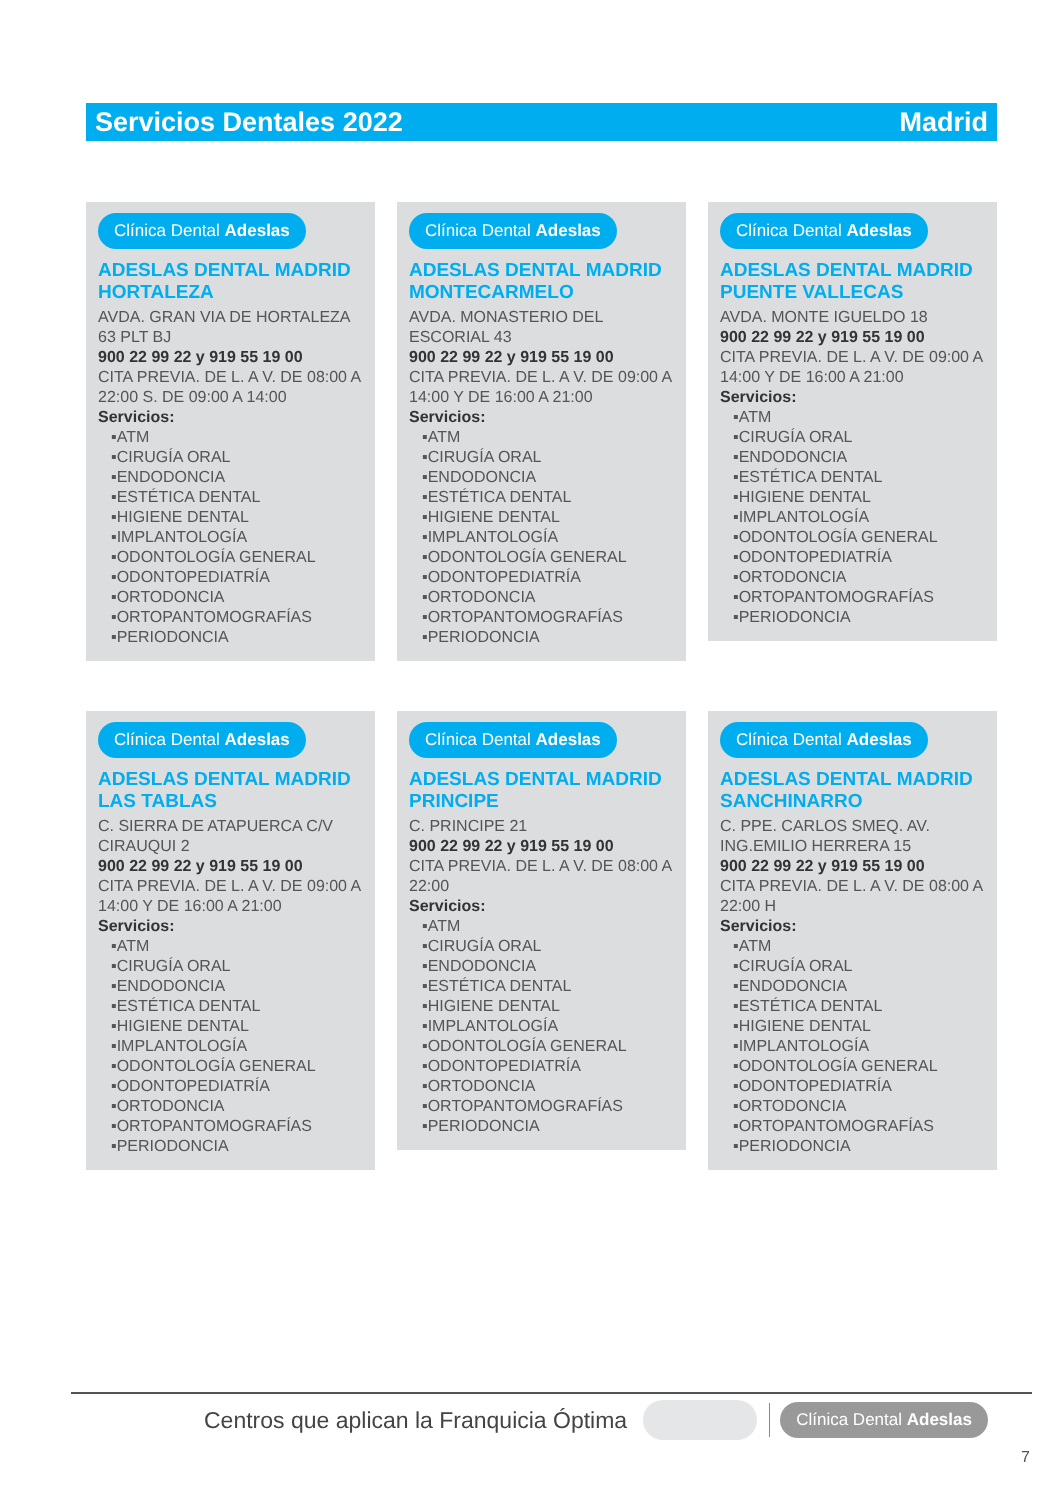Servicios Dentales 2022 Madrid
Clínica Dental Adeslas
ADESLAS DENTAL MADRID HORTALEZA
AVDA. GRAN VIA DE HORTALEZA 63 PLT BJ
900 22 99 22 y 919 55 19 00
CITA PREVIA. DE L. A V. DE 08:00 A 22:00 S. DE 09:00 A 14:00
Servicios:
▪ATM
▪CIRUGÍA ORAL
▪ENDODONCIA
▪ESTÉTICA DENTAL
▪HIGIENE DENTAL
▪IMPLANTOLOGÍA
▪ODONTOLOGÍA GENERAL
▪ODONTOPEDIATRÍA
▪ORTODONCIA
▪ORTOPANTOMOGRAFÍAS
▪PERIODONCIA
Clínica Dental Adeslas
ADESLAS DENTAL MADRID MONTECARMELO
AVDA. MONASTERIO DEL ESCORIAL 43
900 22 99 22 y 919 55 19 00
CITA PREVIA. DE L. A V. DE 09:00 A 14:00 Y DE 16:00 A 21:00
Servicios:
▪ATM
▪CIRUGÍA ORAL
▪ENDODONCIA
▪ESTÉTICA DENTAL
▪HIGIENE DENTAL
▪IMPLANTOLOGÍA
▪ODONTOLOGÍA GENERAL
▪ODONTOPEDIATRÍA
▪ORTODONCIA
▪ORTOPANTOMOGRAFÍAS
▪PERIODONCIA
Clínica Dental Adeslas
ADESLAS DENTAL MADRID PUENTE VALLECAS
AVDA. MONTE IGUELDO 18
900 22 99 22 y 919 55 19 00
CITA PREVIA. DE L. A V. DE 09:00 A 14:00 Y DE 16:00 A 21:00
Servicios:
▪ATM
▪CIRUGÍA ORAL
▪ENDODONCIA
▪ESTÉTICA DENTAL
▪HIGIENE DENTAL
▪IMPLANTOLOGÍA
▪ODONTOLOGÍA GENERAL
▪ODONTOPEDIATRÍA
▪ORTODONCIA
▪ORTOPANTOMOGRAFÍAS
▪PERIODONCIA
Clínica Dental Adeslas
ADESLAS DENTAL MADRID LAS TABLAS
C. SIERRA DE ATAPUERCA C/V CIRAUQUI 2
900 22 99 22 y 919 55 19 00
CITA PREVIA. DE L. A V. DE 09:00 A 14:00 Y DE 16:00 A 21:00
Servicios:
▪ATM
▪CIRUGÍA ORAL
▪ENDODONCIA
▪ESTÉTICA DENTAL
▪HIGIENE DENTAL
▪IMPLANTOLOGÍA
▪ODONTOLOGÍA GENERAL
▪ODONTOPEDIATRÍA
▪ORTODONCIA
▪ORTOPANTOMOGRAFÍAS
▪PERIODONCIA
Clínica Dental Adeslas
ADESLAS DENTAL MADRID PRINCIPE
C. PRINCIPE 21
900 22 99 22 y 919 55 19 00
CITA PREVIA. DE L. A V. DE 08:00 A 22:00
Servicios:
▪ATM
▪CIRUGÍA ORAL
▪ENDODONCIA
▪ESTÉTICA DENTAL
▪HIGIENE DENTAL
▪IMPLANTOLOGÍA
▪ODONTOLOGÍA GENERAL
▪ODONTOPEDIATRÍA
▪ORTODONCIA
▪ORTOPANTOMOGRAFÍAS
▪PERIODONCIA
Clínica Dental Adeslas
ADESLAS DENTAL MADRID SANCHINARRO
C. PPE. CARLOS SMEQ. AV. ING.EMILIO HERRERA 15
900 22 99 22 y 919 55 19 00
CITA PREVIA. DE L. A V. DE 08:00 A 22:00 H
Servicios:
▪ATM
▪CIRUGÍA ORAL
▪ENDODONCIA
▪ESTÉTICA DENTAL
▪HIGIENE DENTAL
▪IMPLANTOLOGÍA
▪ODONTOLOGÍA GENERAL
▪ODONTOPEDIATRÍA
▪ORTODONCIA
▪ORTOPANTOMOGRAFÍAS
▪PERIODONCIA
Centros que aplican la Franquicia Óptima Clínica Dental Adeslas
7